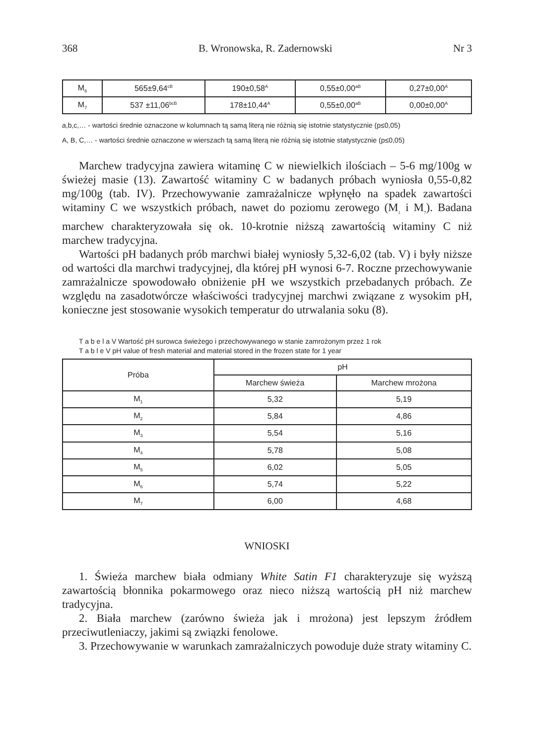368 B. Wronowska, R. Zadernowski Nr 3
| M<sub>6</sub> | 565±9,64<sup>cB</sup> | 190±0,58<sup>A</sup> | 0,55±0,00<sup>aB</sup> | 0,27±0,00<sup>A</sup> |
| M<sub>7</sub> | 537 ±11,06<sup>bcB</sup> | 178±10,44<sup>A</sup> | 0,55±0,00<sup>aB</sup> | 0,00±0,00<sup>A</sup> |
a,b,c,… - wartości średnie oznaczone w kolumnach tą samą literą nie różnią się istotnie statystycznie (p≤0,05)
A, B, C,… - wartości średnie oznaczone w wierszach tą samą literą nie różnią się istotnie statystycznie (p≤0,05)
Marchew tradycyjna zawiera witaminę C w niewielkich ilościach – 5-6 mg/100g w świeżej masie (13). Zawartość witaminy C w badanych próbach wyniosła 0,55-0,82 mg/100g (tab. IV). Przechowywanie zamrażalnicze wpłynęło na spadek zawartości witaminy C we wszystkich próbach, nawet do poziomu zerowego (M<sub>1</sub> i M<sub>7</sub>). Badana marchew charakteryzowała się ok. 10-krotnie niższą zawartością witaminy C niż marchew tradycyjna.
Wartości pH badanych prób marchwi białej wyniosły 5,32-6,02 (tab. V) i były niższe od wartości dla marchwi tradycyjnej, dla której pH wynosi 6-7. Roczne przechowywanie zamrażalnicze spowodowało obniżenie pH we wszystkich przebadanych próbach. Ze względu na zasadotwórcze właściwości tradycyjnej marchwi związane z wysokim pH, konieczne jest stosowanie wysokich temperatur do utrwalania soku (8).
T a b e l a V Wartość pH surowca świeżego i przechowywanego w stanie zamrożonym przez 1 rok
T a b l e V pH value of fresh material and material stored in the frozen state for 1 year
| Próba | pH | |
| --- | --- | --- |
| | Marchew świeża | Marchew mrożona |
| M<sub>1</sub> | 5,32 | 5,19 |
| M<sub>2</sub> | 5,84 | 4,86 |
| M<sub>3</sub> | 5,54 | 5,16 |
| M<sub>4</sub> | 5,78 | 5,08 |
| M<sub>5</sub> | 6,02 | 5,05 |
| M<sub>6</sub> | 5,74 | 5,22 |
| M<sub>7</sub> | 6,00 | 4,68 |
WNIOSKI
1. Świeża marchew biała odmiany White Satin F1 charakteryzuje się wyższą zawartością błonnika pokarmowego oraz nieco niższą wartością pH niż marchew tradycyjna.
2. Biała marchew (zarówno świeża jak i mrożona) jest lepszym źródłem przeciwutleniaczy, jakimi są związki fenolowe.
3. Przechowywanie w warunkach zamrażalniczych powoduje duże straty witaminy C.